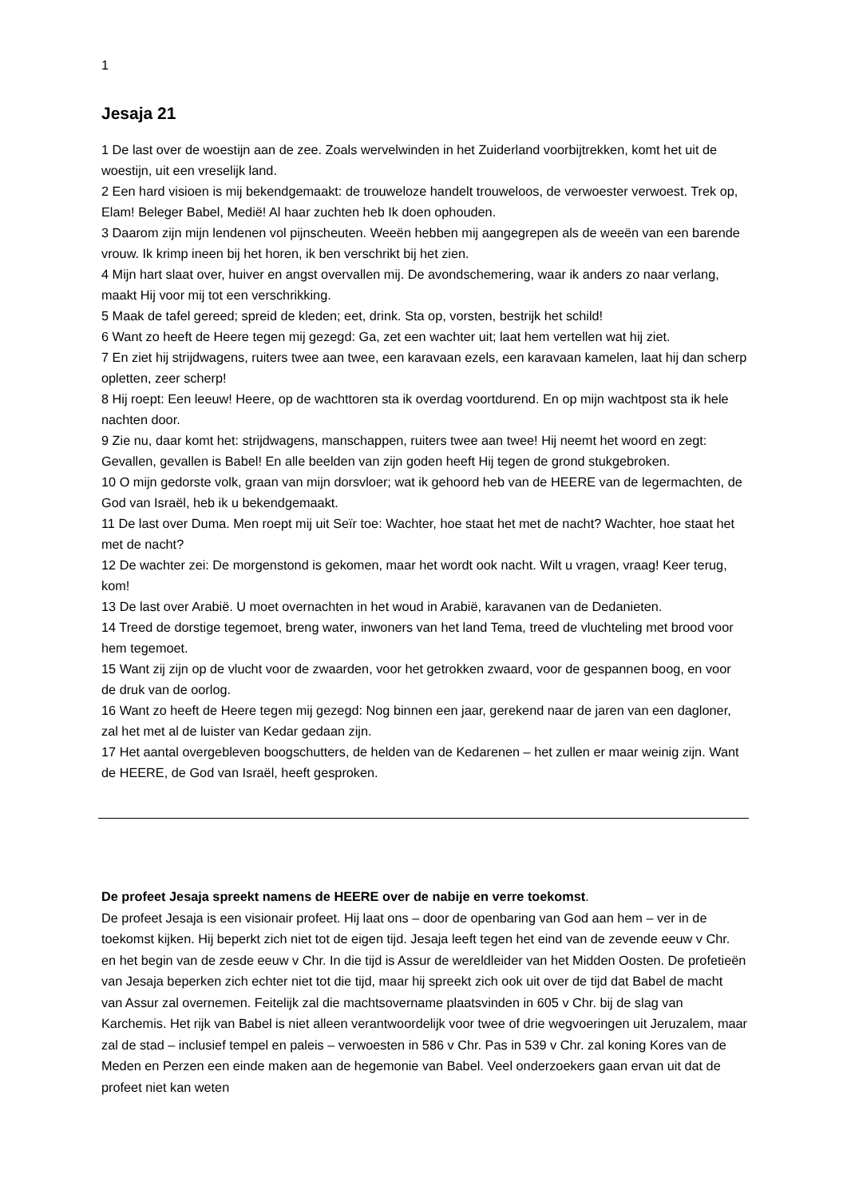1
Jesaja 21
1 De last over de woestijn aan de zee. Zoals wervelwinden in het Zuiderland voorbijtrekken, komt het uit de woestijn, uit een vreselijk land.
2 Een hard visioen is mij bekendgemaakt: de trouweloze handelt trouweloos, de verwoester verwoest. Trek op, Elam! Beleger Babel, Medië! Al haar zuchten heb Ik doen ophouden.
3 Daarom zijn mijn lendenen vol pijnscheuten. Weeën hebben mij aangegrepen als de weeën van een barende vrouw. Ik krimp ineen bij het horen, ik ben verschrikt bij het zien.
4 Mijn hart slaat over, huiver en angst overvallen mij. De avondschemering, waar ik anders zo naar verlang, maakt Hij voor mij tot een verschrikking.
5 Maak de tafel gereed; spreid de kleden; eet, drink. Sta op, vorsten, bestrijk het schild!
6 Want zo heeft de Heere tegen mij gezegd: Ga, zet een wachter uit; laat hem vertellen wat hij ziet.
7 En ziet hij strijdwagens, ruiters twee aan twee, een karavaan ezels, een karavaan kamelen, laat hij dan scherp opletten, zeer scherp!
8 Hij roept: Een leeuw! Heere, op de wachttoren sta ik overdag voortdurend. En op mijn wachtpost sta ik hele nachten door.
9 Zie nu, daar komt het: strijdwagens, manschappen, ruiters twee aan twee! Hij neemt het woord en zegt: Gevallen, gevallen is Babel! En alle beelden van zijn goden heeft Hij tegen de grond stukgebroken.
10 O mijn gedorste volk, graan van mijn dorsvloer; wat ik gehoord heb van de HEERE van de legermachten, de God van Israël, heb ik u bekendgemaakt.
11 De last over Duma. Men roept mij uit Seïr toe: Wachter, hoe staat het met de nacht? Wachter, hoe staat het met de nacht?
12 De wachter zei: De morgenstond is gekomen, maar het wordt ook nacht. Wilt u vragen, vraag! Keer terug, kom!
13 De last over Arabië. U moet overnachten in het woud in Arabië, karavanen van de Dedanieten.
14 Treed de dorstige tegemoet, breng water, inwoners van het land Tema, treed de vluchteling met brood voor hem tegemoet.
15 Want zij zijn op de vlucht voor de zwaarden, voor het getrokken zwaard, voor de gespannen boog, en voor de druk van de oorlog.
16 Want zo heeft de Heere tegen mij gezegd: Nog binnen een jaar, gerekend naar de jaren van een dagloner, zal het met al de luister van Kedar gedaan zijn.
17 Het aantal overgebleven boogschutters, de helden van de Kedarenen – het zullen er maar weinig zijn. Want de HEERE, de God van Israël, heeft gesproken.
De profeet Jesaja spreekt namens de HEERE over de nabije en verre toekomst.
De profeet Jesaja is een visionair profeet. Hij laat ons – door de openbaring van God aan hem – ver in de toekomst kijken. Hij beperkt zich niet tot de eigen tijd. Jesaja leeft tegen het eind van de zevende eeuw v Chr. en het begin van de zesde eeuw v Chr. In die tijd is Assur de wereldleider van het Midden Oosten. De profetieën van Jesaja beperken zich echter niet tot die tijd, maar hij spreekt zich ook uit over de tijd dat Babel de macht van Assur zal overnemen. Feitelijk zal die machtsovername plaatsvinden in 605 v Chr. bij de slag van Karchemis. Het rijk van Babel is niet alleen verantwoordelijk voor twee of drie wegvoeringen uit Jeruzalem, maar zal de stad – inclusief tempel en paleis – verwoesten in 586 v Chr. Pas in 539 v Chr. zal koning Kores van de Meden en Perzen een einde maken aan de hegemonie van Babel. Veel onderzoekers gaan ervan uit dat de profeet niet kan weten